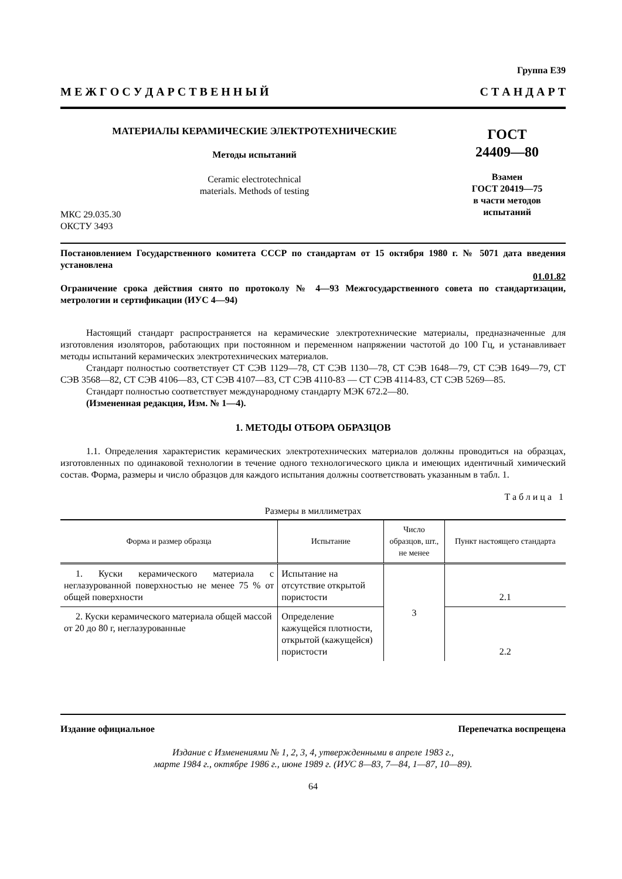Группа Е39
М Е Ж Г О С У Д А Р С Т В Е Н Н Ы Й С Т А Н Д А Р Т
МАТЕРИАЛЫ КЕРАМИЧЕСКИЕ ЭЛЕКТРОТЕХНИЧЕСКИЕ
Методы испытаний
Ceramic electrotechnical
materials. Methods of testing
МКС 29.035.30
ОКСТУ 3493
ГОСТ
24409—80
Взамен
ГОСТ 20419—75
в части методов
испытаний
Постановлением Государственного комитета СССР по стандартам от 15 октября 1980 г. № 5071 дата введения установлена
01.01.82
Ограничение срока действия снято по протоколу № 4—93 Межгосударственного совета по стандартизации, метрологии и сертификации (ИУС 4—94)
Настоящий стандарт распространяется на керамические электротехнические материалы, предназначенные для изготовления изоляторов, работающих при постоянном и переменном напряжении частотой до 100 Гц, и устанавливает методы испытаний керамических электротехнических материалов.
Стандарт полностью соответствует СТ СЭВ 1129—78, СТ СЭВ 1130—78, СТ СЭВ 1648—79, СТ СЭВ 1649—79, СТ СЭВ 3568—82, СТ СЭВ 4106—83, СТ СЭВ 4107—83, СТ СЭВ 4110-83 — СТ СЭВ 4114-83, СТ СЭВ 5269—85.
Стандарт полностью соответствует международному стандарту МЭК 672.2—80.
(Измененная редакция, Изм. № 1—4).
1. МЕТОДЫ ОТБОРА ОБРАЗЦОВ
1.1. Определения характеристик керамических электротехнических материалов должны проводиться на образцах, изготовленных по одинаковой технологии в течение одного технологического цикла и имеющих идентичный химический состав. Форма, размеры и число образцов для каждого испытания должны соответствовать указанным в табл. 1.
Таблица 1
Размеры в миллиметрах
| Форма и размер образца | Испытание | Число образцов, шт., не менее | Пункт настоящего стандарта |
| --- | --- | --- | --- |
| 1. Куски керамического материала с неглазурованной поверхностью не менее 75 % от общей поверхности | Испытание на отсутствие открытой пористости | 3 | 2.1 |
| 2. Куски керамического материала общей массой от 20 до 80 г, неглазурованные | Определение кажущейся плотности, открытой (кажущейся) пористости | | 2.2 |
Издание официальное Перепечатка воспрещена
Издание с Изменениями № 1, 2, 3, 4, утвержденными в апреле 1983 г.,
марте 1984 г., октябре 1986 г., июне 1989 г. (ИУС 8—83, 7—84, 1—87, 10—89).
64